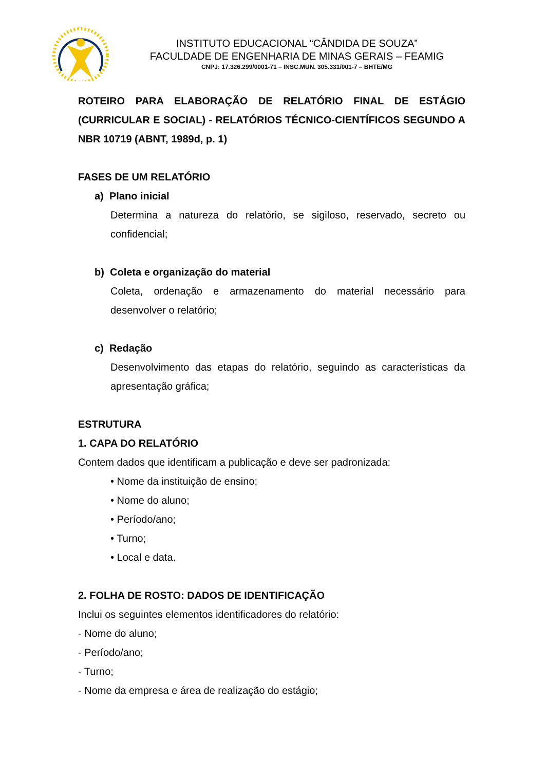INSTITUTO EDUCACIONAL “CÂNDIDA DE SOUZA”
FACULDADE DE ENGENHARIA DE MINAS GERAIS – FEAMIG
CNPJ: 17.326.299/0001-71 – INSC.MUN. 305.331/001-7 – BHTE/MG
ROTEIRO PARA ELABORAÇÃO DE RELATÓRIO FINAL DE ESTÁGIO (CURRICULAR E SOCIAL) - RELATÓRIOS TÉCNICO-CIENTÍFICOS SEGUNDO A NBR 10719 (ABNT, 1989d, p. 1)
FASES DE UM RELATÓRIO
a) Plano inicial
Determina a natureza do relatório, se sigiloso, reservado, secreto ou confidencial;
b) Coleta e organização do material
Coleta, ordenação e armazenamento do material necessário para desenvolver o relatório;
c) Redação
Desenvolvimento das etapas do relatório, seguindo as características da apresentação gráfica;
ESTRUTURA
1. CAPA DO RELATÓRIO
Contem dados que identificam a publicação e deve ser padronizada:
• Nome da instituição de ensino;
• Nome do aluno;
• Período/ano;
• Turno;
• Local e data.
2. FOLHA DE ROSTO: DADOS DE IDENTIFICAÇÃO
Inclui os seguintes elementos identificadores do relatório:
- Nome do aluno;
- Período/ano;
- Turno;
- Nome da empresa e área de realização do estágio;